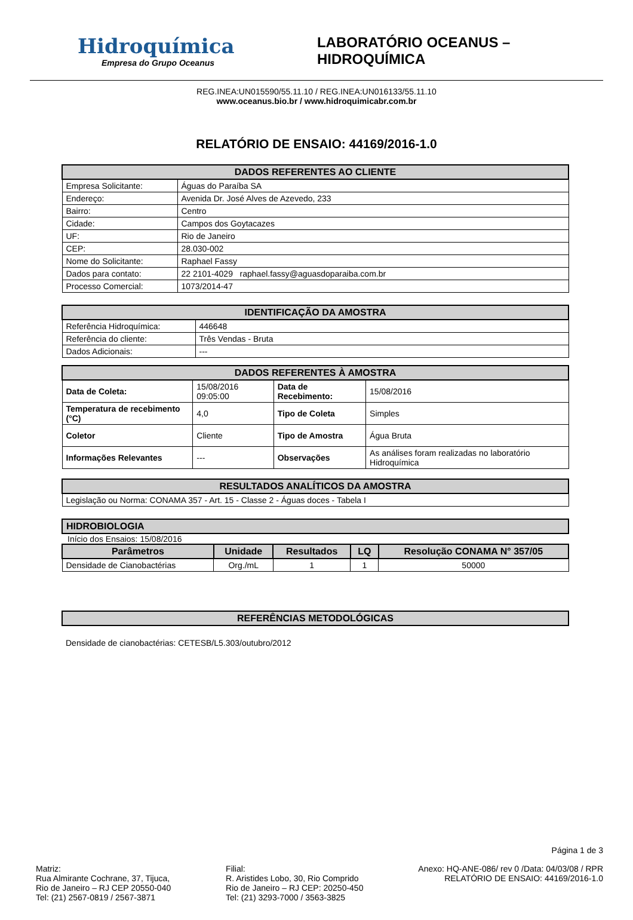Hidroquímica
Empresa do Grupo Oceanus
LABORATÓRIO OCEANUS – HIDROQUÍMICA
REG.INEA:UN015590/55.11.10 / REG.INEA:UN016133/55.11.10
www.oceanus.bio.br / www.hidroquimicabr.com.br
RELATÓRIO DE ENSAIO: 44169/2016-1.0
| DADOS REFERENTES AO CLIENTE | |
| --- | --- |
| Empresa Solicitante: | Águas do Paraíba SA |
| Endereço: | Avenida Dr. José Alves de Azevedo, 233 |
| Bairro: | Centro |
| Cidade: | Campos dos Goytacazes |
| UF: | Rio de Janeiro |
| CEP: | 28.030-002 |
| Nome do Solicitante: | Raphael Fassy |
| Dados para contato: | 22 2101-4029 raphael.fassy@aguasdoparaiba.com.br |
| Processo Comercial: | 1073/2014-47 |
| IDENTIFICAÇÃO DA AMOSTRA | |
| --- | --- |
| Referência Hidroquímica: | 446648 |
| Referência do cliente: | Três Vendas - Bruta |
| Dados Adicionais: | --- |
| DADOS REFERENTES À AMOSTRA | | | |
| --- | --- | --- | --- |
| Data de Coleta: | 15/08/2016 09:05:00 | Data de Recebimento: | 15/08/2016 |
| Temperatura de recebimento (°C) | 4,0 | Tipo de Coleta | Simples |
| Coletor | Cliente | Tipo de Amostra | Água Bruta |
| Informações Relevantes | --- | Observações | As análises foram realizadas no laboratório Hidroquímica |
| RESULTADOS ANALÍTICOS DA AMOSTRA |
| --- |
| Legislação ou Norma: CONAMA 357 - Art. 15 - Classe 2 - Águas doces - Tabela I |
| HIDROBIOLOGIA |
| --- |
Início dos Ensaios: 15/08/2016
| Parâmetros | Unidade | Resultados | LQ | Resolução CONAMA N° 357/05 |
| --- | --- | --- | --- | --- |
| Densidade de Cianobactérias | Org./mL | 1 | 1 | 50000 |
| REFERÊNCIAS METODOLÓGICAS |
| --- |
Densidade de cianobactérias: CETESB/L5.303/outubro/2012
Página 1 de 3
Matriz:
Rua Almirante Cochrane, 37, Tijuca,
Rio de Janeiro – RJ CEP 20550-040
Tel: (21) 2567-0819 / 2567-3871
Filial:
R. Aristides Lobo, 30, Rio Comprido
Rio de Janeiro – RJ CEP: 20250-450
Tel: (21) 3293-7000 / 3563-3825
Anexo: HQ-ANE-086/ rev 0 /Data: 04/03/08 / RPR
RELATÓRIO DE ENSAIO: 44169/2016-1.0